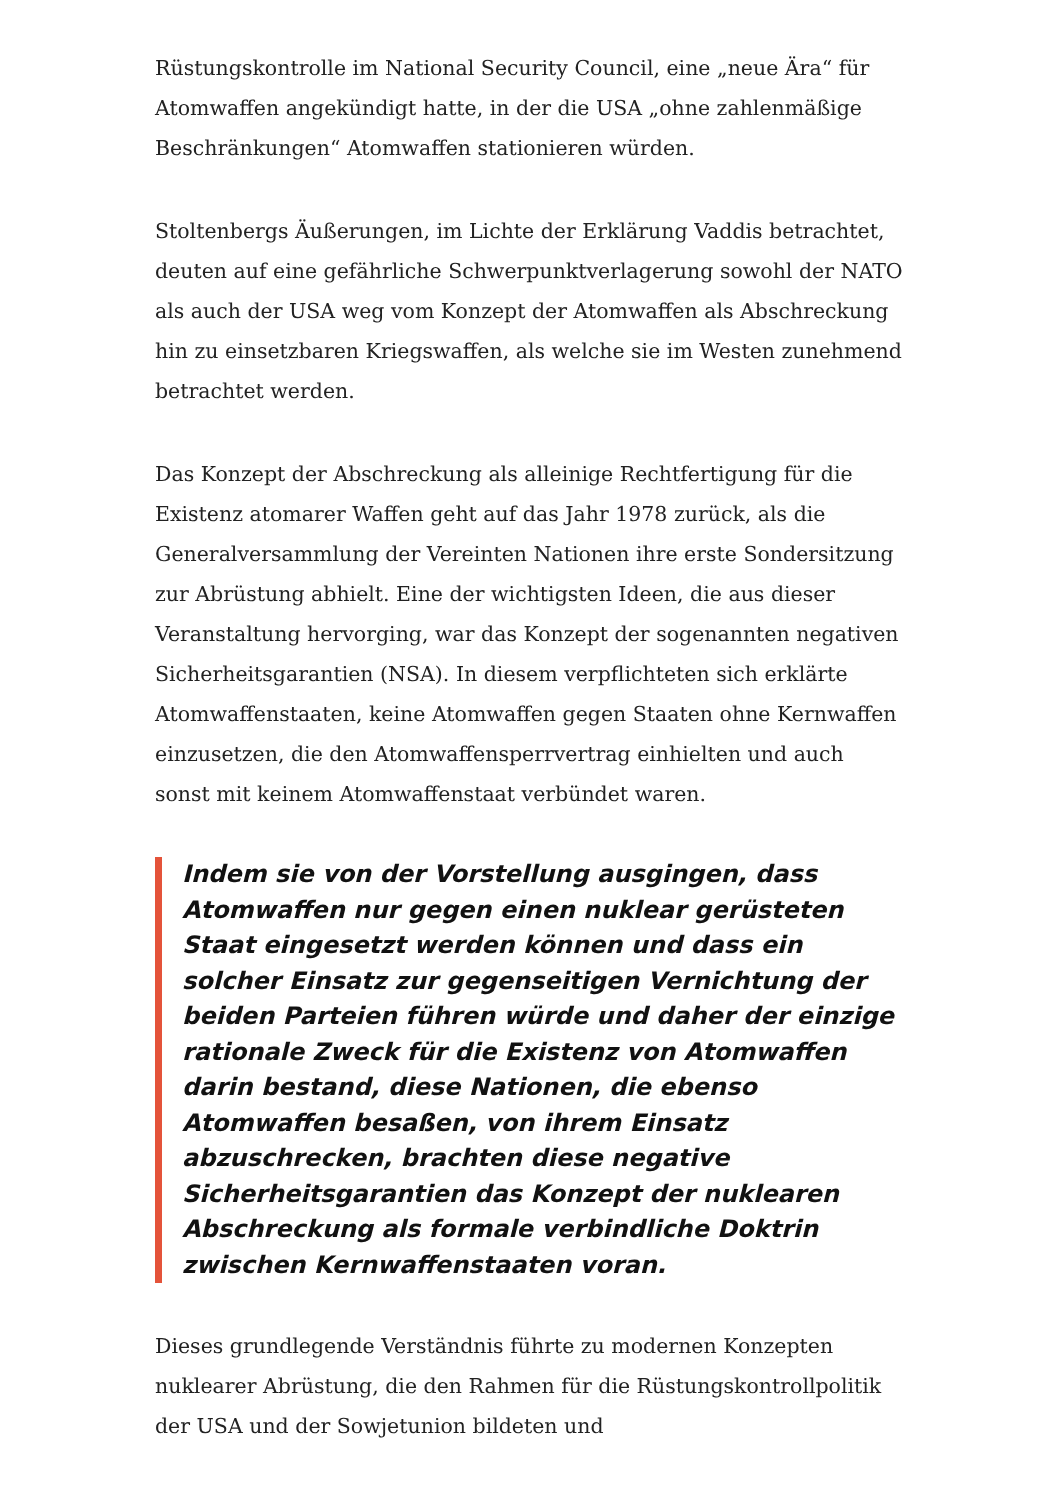Rüstungskontrolle im National Security Council, eine „neue Ära“ für Atomwaffen angekündigt hatte, in der die USA „ohne zahlenmäßige Beschränkungen“ Atomwaffen stationieren würden.
Stoltenbergs Äußerungen, im Lichte der Erklärung Vaddis betrachtet, deuten auf eine gefährliche Schwerpunktverlagerung sowohl der NATO als auch der USA weg vom Konzept der Atomwaffen als Abschreckung hin zu einsetzbaren Kriegswaffen, als welche sie im Westen zunehmend betrachtet werden.
Das Konzept der Abschreckung als alleinige Rechtfertigung für die Existenz atomarer Waffen geht auf das Jahr 1978 zurück, als die Generalversammlung der Vereinten Nationen ihre erste Sondersitzung zur Abrüstung abhielt. Eine der wichtigsten Ideen, die aus dieser Veranstaltung hervorging, war das Konzept der sogenannten negativen Sicherheitsgarantien (NSA). In diesem verpflichteten sich erklärte Atomwaffenstaaten, keine Atomwaffen gegen Staaten ohne Kernwaffen einzusetzen, die den Atomwaffensperrvertrag einhielten und auch sonst mit keinem Atomwaffenstaat verbündet waren.
Indem sie von der Vorstellung ausgingen, dass Atomwaffen nur gegen einen nuklear gerüsteten Staat eingesetzt werden können und dass ein solcher Einsatz zur gegenseitigen Vernichtung der beiden Parteien führen würde und daher der einzige rationale Zweck für die Existenz von Atomwaffen darin bestand, diese Nationen, die ebenso Atomwaffen besaßen, von ihrem Einsatz abzuschrecken, brachten diese negative Sicherheitsgarantien das Konzept der nuklearen Abschreckung als formale verbindliche Doktrin zwischen Kernwaffenstaaten voran.
Dieses grundlegende Verständnis führte zu modernen Konzepten nuklearer Abrüstung, die den Rahmen für die Rüstungskontrollpolitik der USA und der Sowjetunion bildeten und